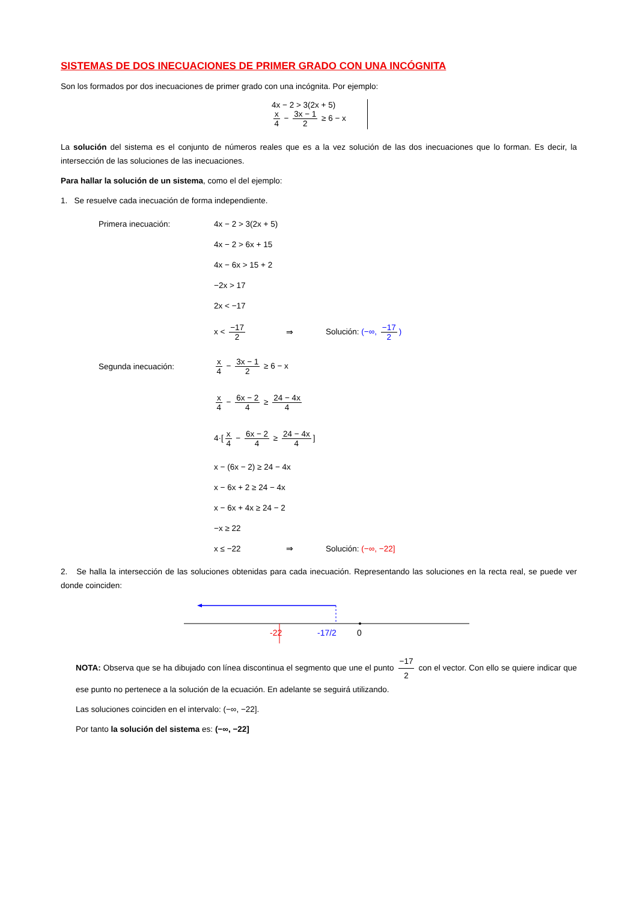SISTEMAS DE DOS INECUACIONES DE PRIMER GRADO CON UNA INCÓGNITA
Son los formados por dos inecuaciones de primer grado con una incógnita. Por ejemplo:
4x − 2 > 3(2x + 5)
x 4 − 3x − 1 2 ≥ 6 − x
La solución del sistema es el conjunto de números reales que es a la vez solución de las dos inecuaciones que lo forman. Es decir, la intersección de las soluciones de las inecuaciones.
Para hallar la solución de un sistema, como el del ejemplo:
1. Se resuelve cada inecuación de forma independiente.
Primera inecuación: 4x − 2 > 3(2x + 5)
4x − 2 > 6x + 15
4x − 6x > 15 + 2
−2x > 17
2x < −17
x < −17 2 ⇒ Solución: (−∞, −17 2)
Segunda inecuación: x 4 − 3x − 1 2 ≥ 6 − x
x 4 − 6x − 2 4 ≥ 24 − 4x 4
4·[x 4 − 6x − 2 4 ≥ 24 − 4x 4]
x − (6x − 2) ≥ 24 − 4x
x − 6x + 2 ≥ 24 − 4x
x − 6x + 4x ≥ 24 − 2
−x ≥ 22
x ≤ −22 ⇒ Solución: (−∞, −22]
2. Se halla la intersección de las soluciones obtenidas para cada inecuación. Representando las soluciones en la recta real, se puede ver donde coinciden:
-22
-17/2
0
NOTA: Observa que se ha dibujado con línea discontinua el segmento que une el punto −17 2 con el vector. Con ello se quiere indicar que ese punto no pertenece a la solución de la ecuación. En adelante se seguirá utilizando.
Las soluciones coinciden en el intervalo: (−∞, −22].
Por tanto la solución del sistema es: (−∞, −22]